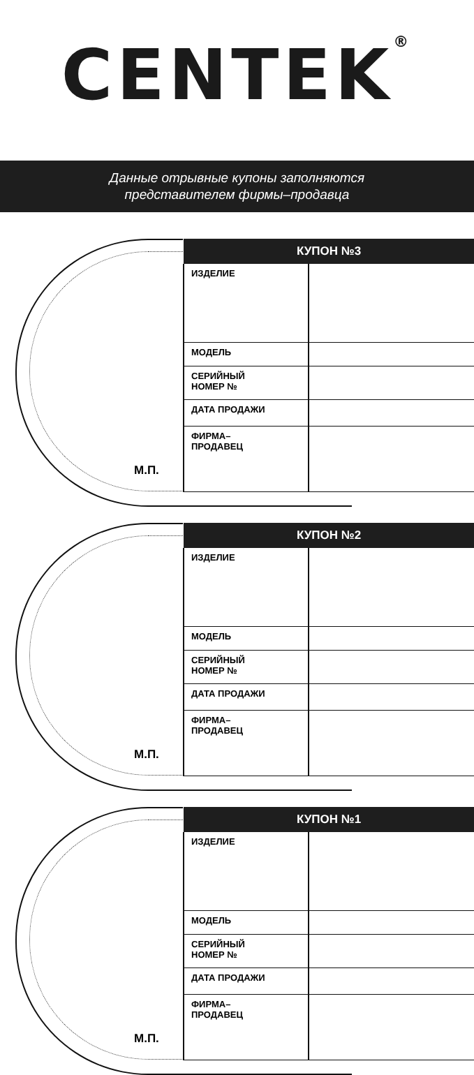CENTEK<sup>®</sup>
Данные отрывные купоны заполняются
представителем фирмы–продавца
М.П.
| КУПОН №3 | |
| --- | --- |
| ИЗДЕЛИЕ | |
| МОДЕЛЬ | |
| СЕРИЙНЫЙ НОМЕР № | |
| ДАТА ПРОДАЖИ | |
| ФИРМА– ПРОДАВЕЦ | |
М.П.
| КУПОН №2 | |
| --- | --- |
| ИЗДЕЛИЕ | |
| МОДЕЛЬ | |
| СЕРИЙНЫЙ НОМЕР № | |
| ДАТА ПРОДАЖИ | |
| ФИРМА– ПРОДАВЕЦ | |
М.П.
| КУПОН №1 | |
| --- | --- |
| ИЗДЕЛИЕ | |
| МОДЕЛЬ | |
| СЕРИЙНЫЙ НОМЕР № | |
| ДАТА ПРОДАЖИ | |
| ФИРМА– ПРОДАВЕЦ | |